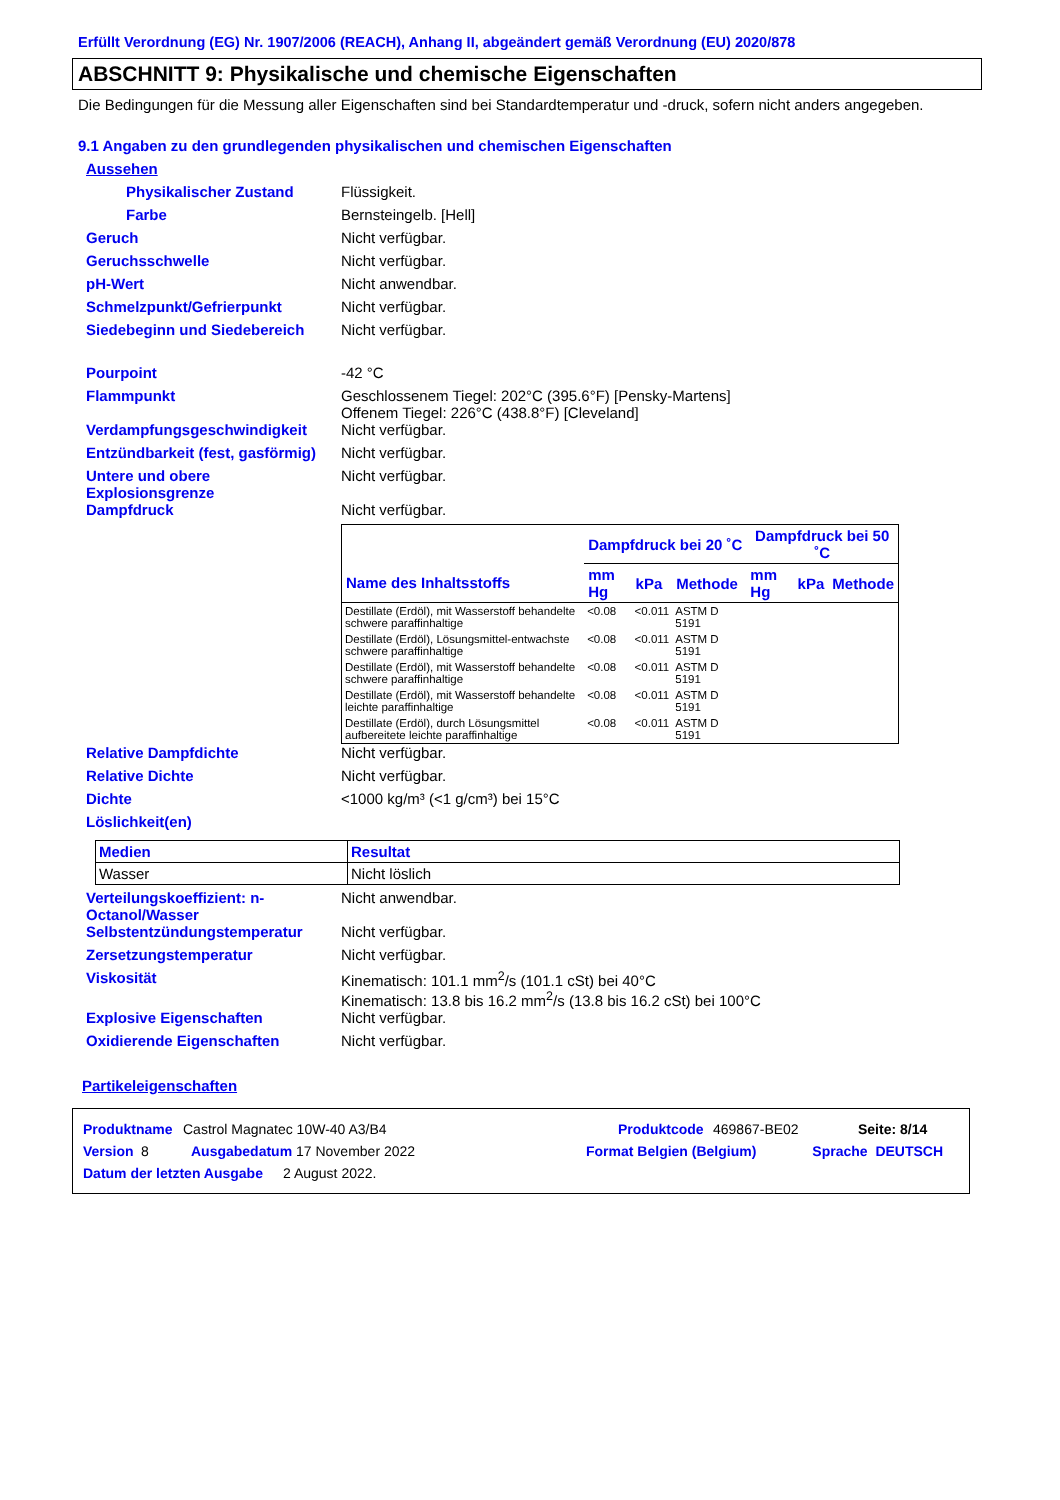Erfüllt Verordnung (EG) Nr. 1907/2006 (REACH), Anhang II, abgeändert gemäß Verordnung (EU) 2020/878
ABSCHNITT 9: Physikalische und chemische Eigenschaften
Die Bedingungen für die Messung aller Eigenschaften sind bei Standardtemperatur und -druck, sofern nicht anders angegeben.
9.1 Angaben zu den grundlegenden physikalischen und chemischen Eigenschaften
Aussehen
Physikalischer Zustand Flüssigkeit.
Farbe Bernsteingelb. [Hell]
Geruch Nicht verfügbar.
Geruchsschwelle Nicht verfügbar.
pH-Wert Nicht anwendbar.
Schmelzpunkt/Gefrierpunkt Nicht verfügbar.
Siedebeginn und Siedebereich Nicht verfügbar.
Pourpoint -42 °C
Flammpunkt Geschlossenem Tiegel: 202°C (395.6°F) [Pensky-Martens]
Offenem Tiegel: 226°C (438.8°F) [Cleveland]
Verdampfungsgeschwindigkeit Nicht verfügbar.
Entzündbarkeit (fest, gasförmig)
Nicht verfügbar.
Untere und obere Explosionsgrenze
Nicht verfügbar.
Dampfdruck Nicht verfügbar.
| | Dampfdruck bei 20 ˚C | | | Dampfdruck bei 50 ˚C | | |
| --- | --- | --- | --- | --- | --- | --- |
| Name des Inhaltsstoffs | mm Hg | kPa | Methode | mm Hg | kPa | Methode |
| Destillate (Erdöl), mit Wasserstoff behandelte schwere paraffinhaltige | <0.08 | <0.011 | ASTM D 5191 | | | |
| Destillate (Erdöl), Lösungsmittel-entwachste schwere paraffinhaltige | <0.08 | <0.011 | ASTM D 5191 | | | |
| Destillate (Erdöl), mit Wasserstoff behandelte schwere paraffinhaltige | <0.08 | <0.011 | ASTM D 5191 | | | |
| Destillate (Erdöl), mit Wasserstoff behandelte leichte paraffinhaltige | <0.08 | <0.011 | ASTM D 5191 | | | |
| Destillate (Erdöl), durch Lösungsmittel aufbereitete leichte paraffinhaltige | <0.08 | <0.011 | ASTM D 5191 | | | |
Relative Dampfdichte Nicht verfügbar.
Relative Dichte Nicht verfügbar.
Dichte <1000 kg/m³ (<1 g/cm³) bei 15°C
Löslichkeit(en)
| Medien | Resultat |
| --- | --- |
| Wasser | Nicht löslich |
Verteilungskoeffizient: n-Octanol/Wasser
Nicht anwendbar.
Selbstentzündungstemperatur Nicht verfügbar.
Zersetzungstemperatur Nicht verfügbar.
Viskosität Kinematisch: 101.1 mm<sup>2</sup>/s (101.1 cSt) bei 40°C
Kinematisch: 13.8 bis 16.2 mm<sup>2</sup>/s (13.8 bis 16.2 cSt) bei 100°C
Explosive Eigenschaften Nicht verfügbar.
Oxidierende Eigenschaften Nicht verfügbar.
Partikeleigenschaften
Produktname Castrol Magnatec 10W-40 A3/B4 Produktcode 469867-BE02 Seite: 8/14
Version 8 Ausgabedatum 17 November 2022 Format Belgien (Belgium) Sprache DEUTSCH
Datum der letzten Ausgabe 2 August 2022.